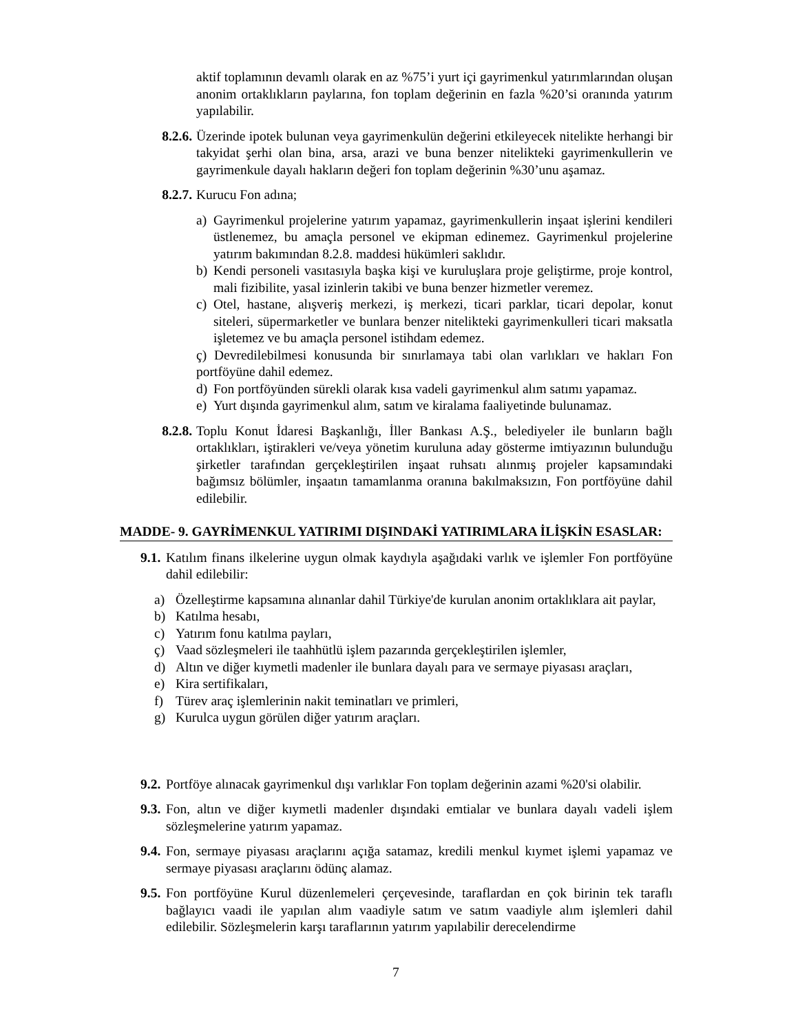aktif toplamının devamlı olarak en az %75’i yurt içi gayrimenkul yatırımlarından oluşan anonim ortaklıkların paylarına, fon toplam değerinin en fazla %20’si oranında yatırım yapılabilir.
8.2.6. Üzerinde ipotek bulunan veya gayrimenkulün değerini etkileyecek nitelikte herhangi bir takyidat şerhi olan bina, arsa, arazi ve buna benzer nitelikteki gayrimenkullerin ve gayrimenkule dayalı hakların değeri fon toplam değerinin %30’unu aşamaz.
8.2.7. Kurucu Fon adına;
a) Gayrimenkul projelerine yatırım yapamaz, gayrimenkullerin inşaat işlerini kendileri üstlenemez, bu amaçla personel ve ekipman edinemez. Gayrimenkul projelerine yatırım bakımından 8.2.8. maddesi hükümleri saklıdır.
b) Kendi personeli vasıtasıyla başka kişi ve kuruluşlara proje geliştirme, proje kontrol, mali fizibilite, yasal izinlerin takibi ve buna benzer hizmetler veremez.
c) Otel, hastane, alışveriş merkezi, iş merkezi, ticari parklar, ticari depolar, konut siteleri, süpermarketler ve bunlara benzer nitelikteki gayrimenkulleri ticari maksatla işletemez ve bu amaçla personel istihdam edemez.
ç) Devredilebilmesi konusunda bir sınırlamaya tabi olan varlıkları ve hakları Fon portföyüne dahil edemez.
d) Fon portföyünden sürekli olarak kısa vadeli gayrimenkul alım satımı yapamaz.
e) Yurt dışında gayrimenkul alım, satım ve kiralama faaliyetinde bulunamaz.
8.2.8. Toplu Konut İdaresi Başkanlığı, İller Bankası A.Ş., belediyeler ile bunların bağlı ortaklıkları, iştirakleri ve/veya yönetim kuruluna aday gösterme imtiyazının bulunduğu şirketler tarafından gerçekleştirilen inşaat ruhsatı alınmış projeler kapsamındaki bağımsız bölümler, inşaatın tamamlanma oranına bakılmaksızın, Fon portföyüne dahil edilebilir.
MADDE- 9. GAYRİMENKUL YATIRIMI DIŞINDAKİ YATIRIMLARA İLİŞKİN ESASLAR:
9.1. Katılım finans ilkelerine uygun olmak kaydıyla aşağıdaki varlık ve işlemler Fon portföyüne dahil edilebilir:
a) Özelleştirme kapsamına alınanlar dahil Türkiye'de kurulan anonim ortaklıklara ait paylar,
b) Katılma hesabı,
c) Yatırım fonu katılma payları,
ç) Vaad sözleşmeleri ile taahhütlü işlem pazarında gerçekleştirilen işlemler,
d) Altın ve diğer kıymetli madenler ile bunlara dayalı para ve sermaye piyasası araçları,
e) Kira sertifikaları,
f) Türev araç işlemlerinin nakit teminatları ve primleri,
g) Kurulca uygun görülen diğer yatırım araçları.
9.2. Portföye alınacak gayrimenkul dışı varlıklar Fon toplam değerinin azami %20'si olabilir.
9.3. Fon, altın ve diğer kıymetli madenler dışındaki emtialar ve bunlara dayalı vadeli işlem sözleşmelerine yatırım yapamaz.
9.4. Fon, sermaye piyasası araçlarını açığa satamaz, kredili menkul kıymet işlemi yapamaz ve sermaye piyasası araçlarını ödünç alamaz.
9.5. Fon portföyüne Kurul düzenlemeleri çerçevesinde, taraflardan en çok birinin tek taraflı bağlayıcı vaadi ile yapılan alım vaadiyle satım ve satım vaadiyle alım işlemleri dahil edilebilir. Sözleşmelerin karşı taraflarının yatırım yapılabilir derecelendirme
7